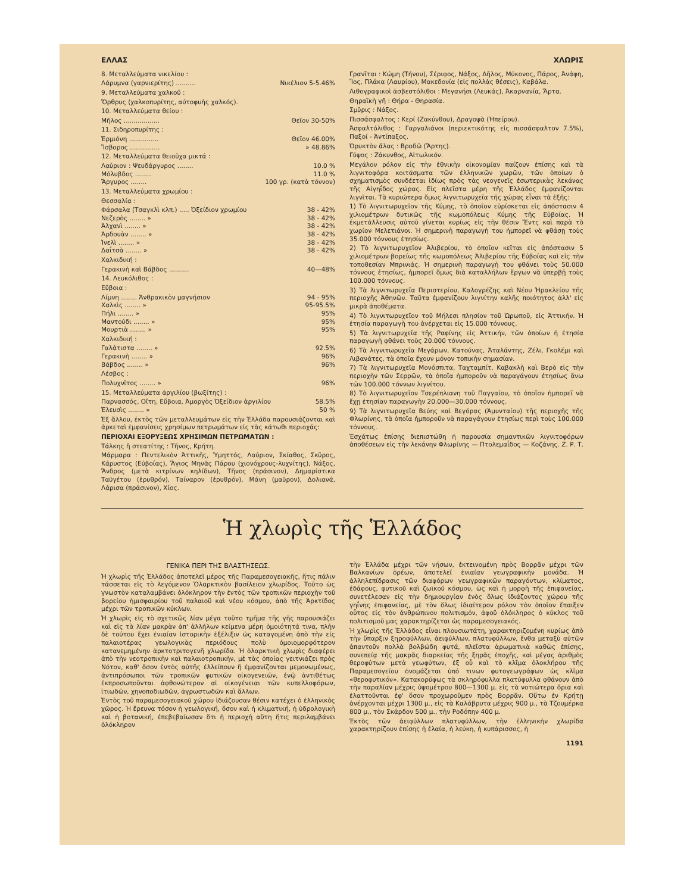ΕΛΛΑΣ ΧΛΩΡΙΣ
8. Μεταλλεύματα νικελίου :
Λάρυμνα (γαρνιερίτης) .......... Νικέλιον 5-5.46%
9. Μεταλλεύματα χαλκοῦ :
Ὄρθρυς (χαλκοπυρίτης, αὐτοφυὴς χαλκός).
10. Μεταλλεύματα θείου :
Μῆλος .................. Θεῖον 30-50%
11. Σιδηροπυρίτης :
Ἑρμιόνη ............... Θεῖον 46.00%
Ἴσβορος ............... » 48.86%
12. Μεταλλεύματα θειοῦχα μικτά :
Λαύριον : Ψευδάργυρος ........ 10.0 %
Μόλυβδος ........ 11.0 %
Ἄργυρος ........ 100 γρ. (κατὰ τόννον)
13. Μεταλλεύματα χρωμίου :
Θεσσαλία :
Φάρσαλα (Τσαγκλὶ κλπ.) ..... Ὀξείδιον χρωμίου 38 - 42%
Νεζερὸς ........ » 38 - 42%
Ἀλχανὶ ........ » 38 - 42%
Ἀρδουὰν ........ » 38 - 42%
Ἰνελὶ ........ » 38 - 42%
Δαΐτσὰ ........ » 38 - 42%
Χαλκιδική :
Γερακινὴ καὶ Βάβδος .......... 40—48%
14. Λευκόλιθος :
Εὔβοια :
Λίμνη ........ Ἀνθρακικὸν μαγνήσιον 94 - 95%
Χαλκὶς ........ » 95-95.5%
Πήλι ........ » 95%
Μαντούδι ........ » 95%
Μουρτιὰ ........ » 95%
Χαλκιδική :
Γαλάτιστα ........ » 92.5%
Γερακινὴ ........ » 96%
Βάβδος ........ » 96%
Λέσβος :
Πολυχνῖτος ........ » 96%
15. Μεταλλεύματα ἀργιλίου (βωξίτης) :
Παρνασσός, Οἴτη, Εὔβοια, Ἀμοργὸς Ὀξείδιον ἀργιλίου 58.5%
Ἐλευσὶς ........ » 50 %
Ἐξ ἄλλου, ἐκτὸς τῶν μεταλλευμάτων εἰς τὴν Ἑλλάδα παρουσιάζονται καὶ ἀρκεταὶ ἐμφανίσεις χρησίμων πετρωμάτων εἰς τὰς κάτωθι περιοχάς:
ΠΕΡΙΟΧΑΙ ΕΞΟΡΥΞΕΩΣ ΧΡΗΣΙΜΩΝ ΠΕΤΡΩΜΑΤΩΝ :
Τάλκης ἢ στεατίτης : Τῆνος, Κρήτη.
Μάρμαρα : Πεντελικὸν Ἀττικῆς, Ὑμηττός, Λαύριον, Σκίαθος, Σκῦρος, Κάρυστος (Εὐβοίας), Ἅγιος Μηνᾶς Πάρου (χιονόχρους-λυχνίτης), Νάξος, Ἄνδρος (μετὰ κιτρίνων κηλίδων), Τῆνος (πράσινον), Δημαρίστικα Ταϋγέτου (ἐρυθρόν), Ταίναρον (ἐρυθρόν), Μάνη (μαῦρον), Δολιανά, Λάρισα (πράσινον), Χίος.
Γρανῖται : Κώμη (Τήνου), Σέριφος, Νάξος, Δῆλος, Μύκονος, Πάρος, Ἀνάφη, Ἴος, Πλάκα (Λαυρίου), Μακεδονία (εἰς πολλὰς θέσεις), Καβάλα.
Λιθογραφικοὶ ἀσβεστόλιθοι : Μεγανήσι (Λευκάς), Ἀκαρνανία, Ἄρτα.
Θηραϊκὴ γῆ : Θήρα - Θηρασία.
Σμῦρις : Νάξος.
Πισσάσφαλτος : Κερί (Ζακύνθου), Δραγοψὰ (Ἠπείρου).
Ἀσφαλτόλιθος : Γαργαλιάνοι (περιεκτικότης εἰς πισσάσφαλτον 7.5%), Παξοί - Ἀντίπαξος.
Ὀρυκτὸν ἅλας : Βροδῶ (Ἄρτης).
Γύψος : Ζάκυνθος, Αἰτωλικόν.
Μεγάλον ρόλον εἰς τὴν ἐθνικὴν οἰκονομίαν παίζουν ἐπίσης καὶ τὰ λιγνιτοφόρα κοιτάσματα τῶν ἑλληνικῶν χωρῶν, τῶν ὁποίων ὁ σχηματισμὸς συνδέεται ἰδίως πρὸς τὰς νεογενεῖς ἐσωτερικὰς λεκάνας τῆς Αἰγηΐδος χώρας. Εἰς πλεῖστα μέρη τῆς Ἑλλάδος ἐμφανίζονται λιγνῖται. Τὰ κυριώτερα ὅμως λιγνιτωρυχεῖα τῆς χώρας εἶναι τὰ ἑξῆς:
1) Τὸ λιγνιτωρυχεῖον τῆς Κύμης, τὸ ὁποῖον εὑρίσκεται εἰς ἀπόστασιν 4 χιλιομέτρων δυτικῶς τῆς κωμοπόλεως Κύμης τῆς Εὐβοίας. Ἡ ἐκμετάλλευσις αὐτοῦ γίνεται κυρίως εἰς τὴν θέσιν Ἔντς καὶ παρὰ τὸ χωρίον Μελετιάνοι. Ἡ σημερινὴ παραγωγὴ του ἠμπορεῖ νὰ φθάσῃ τοὺς 35.000 τόννους ἐτησίως.
2) Τὸ λιγνιτωρυχεῖον Ἀλιβερίου, τὸ ὁποῖον κεῖται εἰς ἀπόστασιν 5 χιλιομέτρων βορείως τῆς κωμοπόλεως Ἀλιβερίου τῆς Εὐβοίας καὶ εἰς τὴν τοποθεσίαν Μπρινιάς. Ἡ σημερινὴ παραγωγὴ του φθάνει τοὺς 50.000 τόννους ἐτησίως, ἠμπορεῖ ὅμως διὰ καταλλήλων ἔργων νὰ ὑπερβῇ τοὺς 100.000 τόννους.
3) Τὰ λιγνιτωρυχεῖα Περιστερίου, Καλογρέζης καὶ Νέου Ἡρακλείου τῆς περιοχῆς Ἀθηνῶν. Ταῦτα ἐμφανίζουν λιγνίτην καλῆς ποιότητος ἀλλ' εἰς μικρὰ ἀποθέματα.
4) Τὸ λιγνιτωρυχεῖον τοῦ Μήλεσι πλησίον τοῦ Ὠρωποῦ, εἰς Ἀττικήν. Ἡ ἐτησία παραγωγὴ του ἀνέρχεται εἰς 15.000 τόννους.
5) Τὰ λιγνιτωρυχεῖα τῆς Ραφίνης εἰς Ἀττικήν, τῶν ὁποίων ἡ ἐτησία παραγωγὴ φθάνει τοὺς 20.000 τόννους.
6) Τὰ λιγνιτωρυχεῖα Μεγάρων, Κατούνας, Ἀταλάντης, Ζέλι, Γκολέμι καὶ Λιβανάτες, τὰ ὁποῖα ἔχουν μόνον τοπικὴν σημασίαν.
7) Τὰ λιγνιτωρυχεῖα Μονόσπιτα, Ταχταμπίτ, Καβακλὴ καὶ Βερὸ εἰς τὴν περιοχὴν τῶν Σερρῶν, τὰ ὁποῖα ἠμποροῦν νὰ παραγάγουν ἐτησίως ἄνω τῶν 100.000 τόννων λιγνίτου.
8) Τὸ λιγνιτωρυχεῖον Τσερέπλιανη τοῦ Παγγαίου, τὸ ὁποῖον ἠμπορεῖ νὰ ἔχῃ ἐτησίαν παραγωγὴν 20.000—30.000 τόννους.
9) Τὰ λιγνιτωρυχεῖα Βεύης καὶ Βεγόρας (Ἀμυνταίου) τῆς περιοχῆς τῆς Φλωρίνης, τὰ ὁποῖα ἠμποροῦν νὰ παραγάγουν ἐτησίως περὶ τοὺς 100.000 τόννους.
Ἐσχάτως ἐπίσης διεπιστώθη ἡ παρουσία σημαντικῶν λιγνιτοφόρων ἀποθέσεων εἰς τὴν λεκάνην Φλωρίνης — Πτολεμαΐδος — Κοζάνης. Ζ. Ρ. Τ.
Ἡ χλωρὶς τῆς Ἑλλάδος
ΓΕΝΙΚΑ ΠΕΡΙ ΤΗΣ ΒΛΑΣΤΗΣΕΩΣ.
Ἡ χλωρὶς τῆς Ἑλλάδος ἀποτελεῖ μέρος τῆς Παραμεσογειακῆς, ἥτις πάλιν τάσσεται εἰς τὸ λεγόμενον Ὁλαρκτικὸν βασίλειον χλωρίδος. Τοῦτο ὡς γνωστὸν καταλαμβάνει ὁλόκληρον τὴν ἐντὸς τῶν τροπικῶν περιοχὴν τοῦ βορείου ἡμισφαιρίου τοῦ παλαιοῦ καὶ νέου κόσμου, ἀπὸ τῆς Ἀρκτίδος μέχρι τῶν τροπικῶν κύκλων.
Ἡ χλωρὶς εἰς τὸ σχετικῶς λίαν μέγα τοῦτο τμῆμα τῆς γῆς παρουσιάζει καὶ εἰς τὰ λίαν μακρὰν ἀπ' ἀλλήλων κείμενα μέρη ὁμοιότητά τινα, πλὴν δὲ τούτου ἔχει ἑνιαίαν ἱστορικὴν ἐξέλιξιν ὡς καταγομένη ἀπὸ τὴν εἰς παλαιοτέρας γεωλογικὰς περιόδους πολὺ ὁμοιομορφότερον κατανεμημένην ἀρκτοτριτογενῆ χλωρίδα. Ἡ ὁλαρκτικὴ χλωρὶς διαφέρει ἀπὸ τὴν νεοτροπικὴν καὶ παλαιοτροπικήν, μὲ τὰς ὁποίας γειτνιάζει πρὸς Νότον, καθ' ὅσον ἐντὸς αὐτῆς ἐλλείπουν ἢ ἐμφανίζονται μεμονωμένως, ἀντιπρόσωποι τῶν τροπικῶν φυτικῶν οἰκογενειῶν, ἐνῷ ἀντιθέτως ἐκπροσωποῦνται ἀφθονώτερον αἱ οἰκογένειαι τῶν κυπελλοφόρων, ἰτιωδῶν, χηνοποδιωδῶν, ἀγρωστωδῶν καὶ ἄλλων.
Ἐντὸς τοῦ παραμεσογειακοῦ χώρου ἰδιάζουσαν θέσιν κατέχει ὁ ἑλληνικὸς χῶρος. Ἡ ἔρευνα τόσον ἡ γεωλογική, ὅσον καὶ ἡ κλιματική, ἡ ὑδρολογικὴ καὶ ἡ βοτανική, ἐπεβεβαίωσαν ὅτι ἡ περιοχὴ αὕτη ἥτις περιλαμβάνει ὁλόκληρον
τὴν Ἑλλάδα μέχρι τῶν νήσων, ἐκτεινομένη πρὸς Βορρᾶν μέχρι τῶν Βαλκανίων ὀρέων, ἀποτελεῖ ἑνιαίαν γεωγραφικὴν μονάδα. Ἡ ἀλληλεπίδρασις τῶν διαφόρων γεωγραφικῶν παραγόντων, κλίματος, ἐδάφους, φυτικοῦ καὶ ζωϊκοῦ κόσμου, ὡς καὶ ἡ μορφὴ τῆς ἐπιφανείας, συνετέλεσαν εἰς τὴν δημιουργίαν ἑνὸς ὅλως ἰδιάζοντος χώρου τῆς γηΐνης ἐπιφανείας, μὲ τὸν ὅλως ἰδιαίτερον ρόλον τὸν ὁποῖον ἔπαιξεν οὗτος εἰς τὸν ἀνθρώπινον πολιτισμόν, ἀφοῦ ὁλόκληρος ὁ κύκλος τοῦ πολιτισμοῦ μας χαρακτηρίζεται ὡς παραμεσογειακός.
Ἡ χλωρὶς τῆς Ἑλλάδος εἶναι πλουσιωτάτη, χαρακτηριζομένη κυρίως ἀπὸ τὴν ὕπαρξιν ξηροφύλλων, ἀειφύλλων, πλατυφύλλων, ἔνθα μεταξὺ αὐτῶν ἀπαντοῦν πολλὰ βολβώδη φυτά, πλεῖστα ἀρωματικὰ καθὼς ἐπίσης, συνεπείᾳ τῆς μακρᾶς διαρκείας τῆς ξηρᾶς ἐποχῆς, καὶ μέγας ἀριθμὸς θεροφύτων μετὰ γεωφύτων, ἐξ οὗ καὶ τὸ κλῖμα ὁλοκλήρου τῆς Παραμεσογείου ὀνομάζεται ὑπό τινων φυτογεωγράφων ὡς κλῖμα «θεροφυτικόν». Κατακορύφως τὰ σκληρόφυλλα πλατύφυλλα φθάνουν ἀπὸ τὴν παραλίαν μέχρις ὑψομέτρου 800—1300 μ. εἰς τὰ νοτιώτερα ὅρια καὶ ἐλαττοῦνται ἐφ' ὅσον προχωροῦμεν πρὸς Βορρᾶν. Οὕτω ἐν Κρήτῃ ἀνέρχονται μέχρι 1300 μ., εἰς τὰ Καλάβρυτα μέχρις 900 μ., τὰ Τζουμέρκα 800 μ., τὸν Σκάρδον 500 μ., τὴν Ροδόπην 400 μ.
Ἐκτὸς τῶν ἀειφύλλων πλατυφύλλων, τὴν ἑλληνικὴν χλωρίδα χαρακτηρίζουν ἐπίσης ἡ ἐλαία, ἡ λεύκη, ἡ κυπάρισσος, ἡ
1191